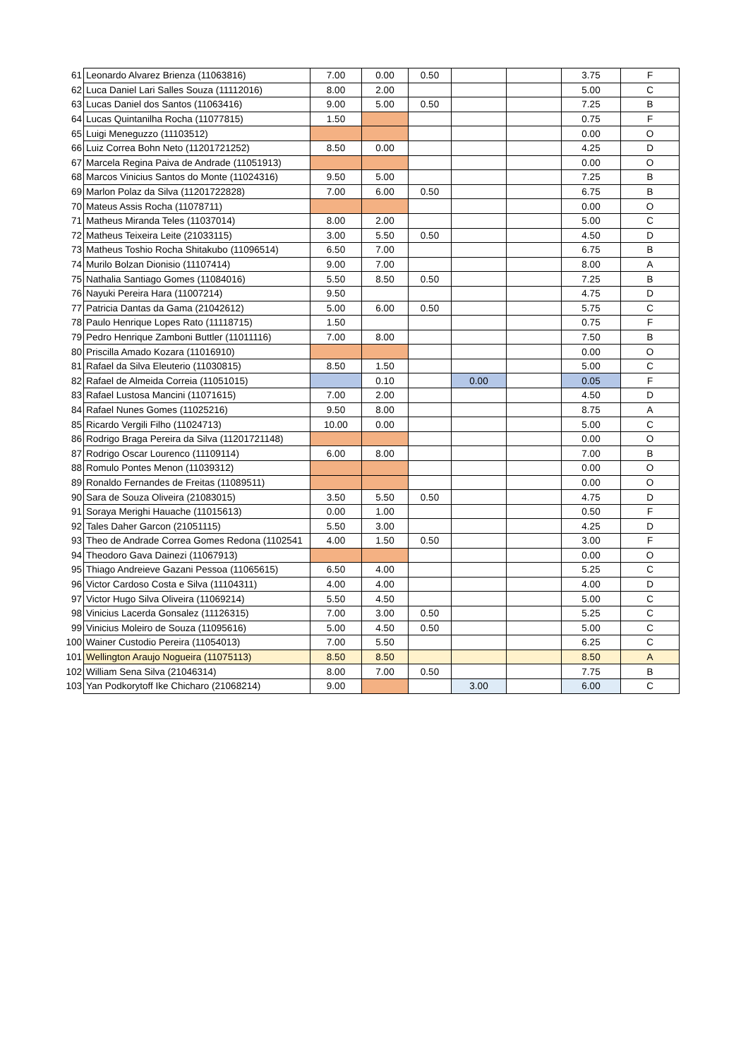| 61 | Leonardo Alvarez Brienza (11063816) | 7.00 | 0.00 | 0.50 | | | 3.75 | F |
| 62 | Luca Daniel Lari Salles Souza (11112016) | 8.00 | 2.00 | | | | 5.00 | C |
| 63 | Lucas Daniel dos Santos (11063416) | 9.00 | 5.00 | 0.50 | | | 7.25 | B |
| 64 | Lucas Quintanilha Rocha (11077815) | 1.50 | | | | | 0.75 | F |
| 65 | Luigi Meneguzzo (11103512) | | | | | | 0.00 | O |
| 66 | Luiz Correa Bohn Neto (11201721252) | 8.50 | 0.00 | | | | 4.25 | D |
| 67 | Marcela Regina Paiva de Andrade (11051913) | | | | | | 0.00 | O |
| 68 | Marcos Vinicius Santos do Monte (11024316) | 9.50 | 5.00 | | | | 7.25 | B |
| 69 | Marlon Polaz da Silva (11201722828) | 7.00 | 6.00 | 0.50 | | | 6.75 | B |
| 70 | Mateus Assis Rocha (11078711) | | | | | | 0.00 | O |
| 71 | Matheus Miranda Teles (11037014) | 8.00 | 2.00 | | | | 5.00 | C |
| 72 | Matheus Teixeira Leite (21033115) | 3.00 | 5.50 | 0.50 | | | 4.50 | D |
| 73 | Matheus Toshio Rocha Shitakubo (11096514) | 6.50 | 7.00 | | | | 6.75 | B |
| 74 | Murilo Bolzan Dionisio (11107414) | 9.00 | 7.00 | | | | 8.00 | A |
| 75 | Nathalia Santiago Gomes (11084016) | 5.50 | 8.50 | 0.50 | | | 7.25 | B |
| 76 | Nayuki Pereira Hara (11007214) | 9.50 | | | | | 4.75 | D |
| 77 | Patricia Dantas da Gama (21042612) | 5.00 | 6.00 | 0.50 | | | 5.75 | C |
| 78 | Paulo Henrique Lopes Rato (11118715) | 1.50 | | | | | 0.75 | F |
| 79 | Pedro Henrique Zamboni Buttler (11011116) | 7.00 | 8.00 | | | | 7.50 | B |
| 80 | Priscilla Amado Kozara (11016910) | | | | | | 0.00 | O |
| 81 | Rafael da Silva Eleuterio (11030815) | 8.50 | 1.50 | | | | 5.00 | C |
| 82 | Rafael de Almeida Correia (11051015) | | 0.10 | | 0.00 | | 0.05 | F |
| 83 | Rafael Lustosa Mancini (11071615) | 7.00 | 2.00 | | | | 4.50 | D |
| 84 | Rafael Nunes Gomes (11025216) | 9.50 | 8.00 | | | | 8.75 | A |
| 85 | Ricardo Vergili Filho (11024713) | 10.00 | 0.00 | | | | 5.00 | C |
| 86 | Rodrigo Braga Pereira da Silva (11201721148) | | | | | | 0.00 | O |
| 87 | Rodrigo Oscar Lourenco (11109114) | 6.00 | 8.00 | | | | 7.00 | B |
| 88 | Romulo Pontes Menon (11039312) | | | | | | 0.00 | O |
| 89 | Ronaldo Fernandes de Freitas (11089511) | | | | | | 0.00 | O |
| 90 | Sara de Souza Oliveira (21083015) | 3.50 | 5.50 | 0.50 | | | 4.75 | D |
| 91 | Soraya Merighi Hauache (11015613) | 0.00 | 1.00 | | | | 0.50 | F |
| 92 | Tales Daher Garcon (21051115) | 5.50 | 3.00 | | | | 4.25 | D |
| 93 | Theo de Andrade Correa Gomes Redona (1102541 | 4.00 | 1.50 | 0.50 | | | 3.00 | F |
| 94 | Theodoro Gava Dainezi (11067913) | | | | | | 0.00 | O |
| 95 | Thiago Andreieve Gazani Pessoa (11065615) | 6.50 | 4.00 | | | | 5.25 | C |
| 96 | Victor Cardoso Costa e Silva (11104311) | 4.00 | 4.00 | | | | 4.00 | D |
| 97 | Victor Hugo Silva Oliveira (11069214) | 5.50 | 4.50 | | | | 5.00 | C |
| 98 | Vinicius Lacerda Gonsalez (11126315) | 7.00 | 3.00 | 0.50 | | | 5.25 | C |
| 99 | Vinicius Moleiro de Souza (11095616) | 5.00 | 4.50 | 0.50 | | | 5.00 | C |
| 100 | Wainer Custodio Pereira (11054013) | 7.00 | 5.50 | | | | 6.25 | C |
| 101 | Wellington Araujo Nogueira (11075113) | 8.50 | 8.50 | | | | 8.50 | A |
| 102 | William Sena Silva (21046314) | 8.00 | 7.00 | 0.50 | | | 7.75 | B |
| 103 | Yan Podkorytoff Ike Chicharo (21068214) | 9.00 | | | 3.00 | | 6.00 | C |